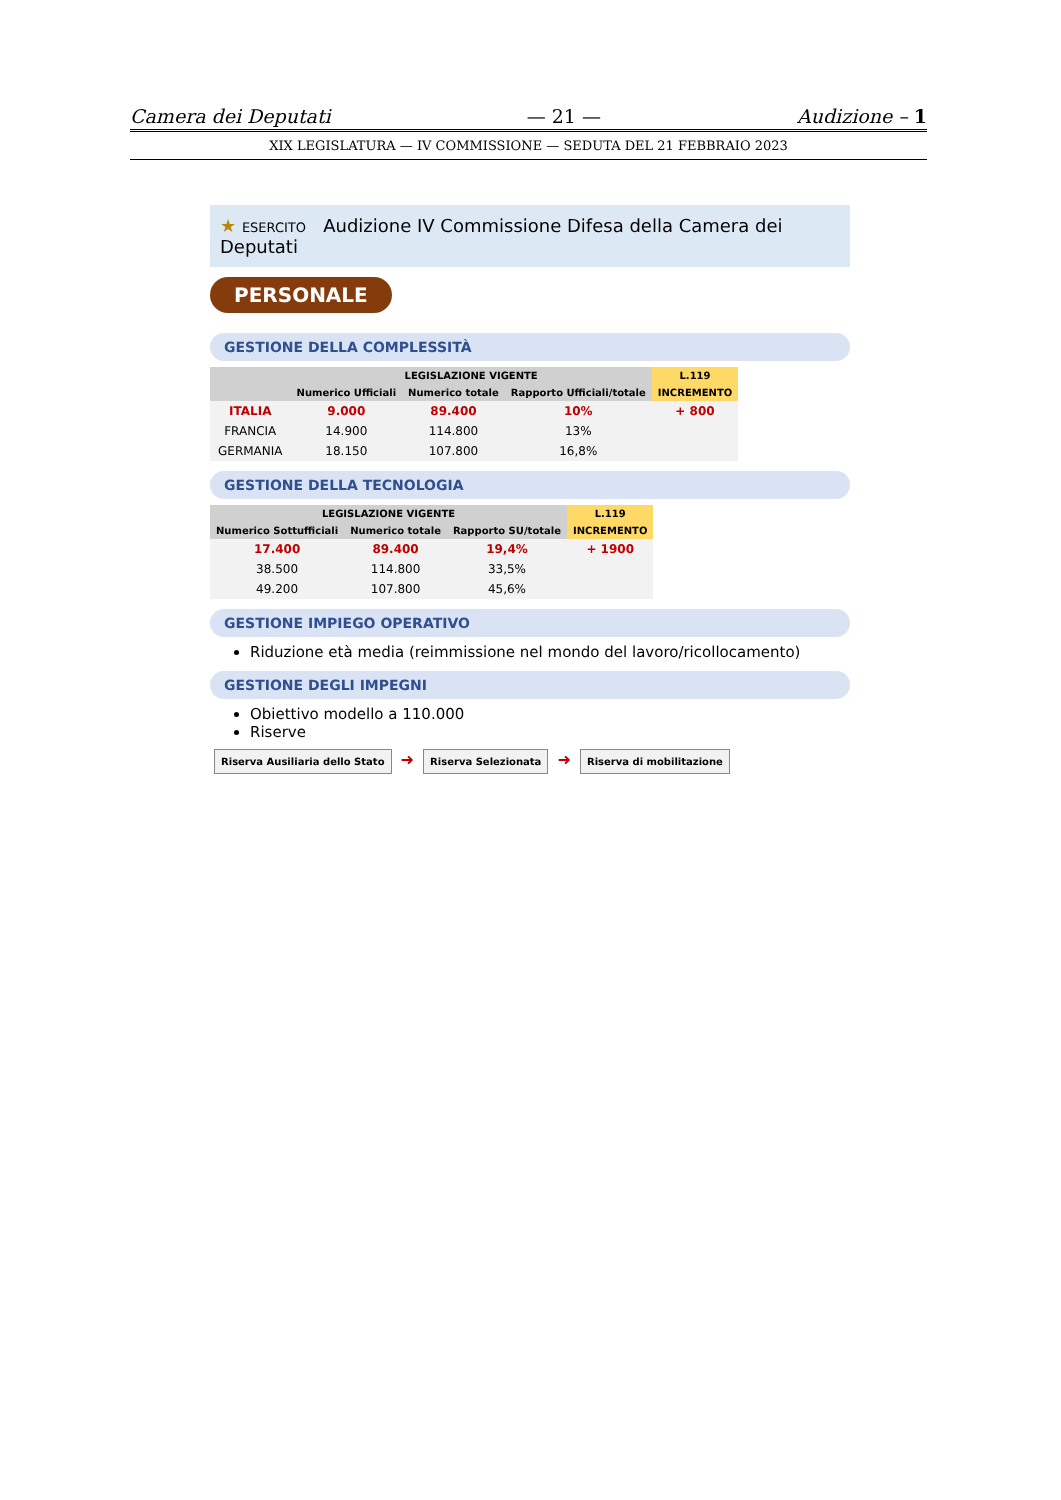Camera dei Deputati — 21 — Audizione – 1
XIX LEGISLATURA — IV COMMISSIONE — SEDUTA DEL 21 FEBBRAIO 2023
★ ESERCITO Audizione IV Commissione Difesa della Camera dei Deputati
PERSONALE
GESTIONE DELLA COMPLESSITÀ
| | LEGISLAZIONE VIGENTE | | | L.119 |
| --- | --- | --- | --- | --- |
| | Numerico Ufficiali | Numerico totale | Rapporto Ufficiali/totale | INCREMENTO |
| ITALIA | 9.000 | 89.400 | 10% | + 800 |
| FRANCIA | 14.900 | 114.800 | 13% | |
| GERMANIA | 18.150 | 107.800 | 16,8% | |
GESTIONE DELLA TECNOLOGIA
| LEGISLAZIONE VIGENTE | | | L.119 |
| --- | --- | --- | --- |
| Numerico Sottufficiali | Numerico totale | Rapporto SU/totale | INCREMENTO |
| 17.400 | 89.400 | 19,4% | + 1900 |
| 38.500 | 114.800 | 33,5% | |
| 49.200 | 107.800 | 45,6% | |
GESTIONE IMPIEGO OPERATIVO
Riduzione età media (reimmissione nel mondo del lavoro/ricollocamento)
GESTIONE DEGLI IMPEGNI
Obiettivo modello a 110.000
Riserve
Riserva Ausiliaria dello Stato ➜ Riserva Selezionata ➜ Riserva di mobilitazione